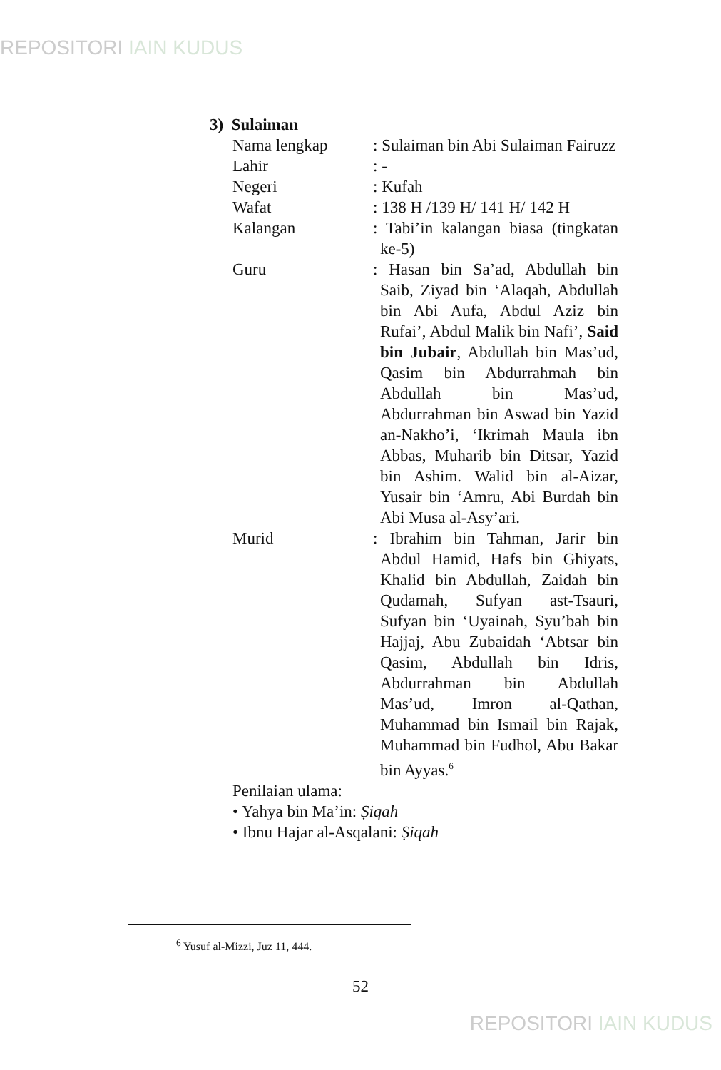REPOSITORI IAIN KUDUS
3) Sulaiman
Nama lengkap : Sulaiman bin Abi Sulaiman Fairuzz
Lahir : -
Negeri : Kufah
Wafat : 138 H /139 H/ 141 H/ 142 H
Kalangan : Tabi’in kalangan biasa (tingkatan ke-5)
Guru : Hasan bin Sa’ad, Abdullah bin Saib, Ziyad bin ‘Alaqah, Abdullah bin Abi Aufa, Abdul Aziz bin Rufai’, Abdul Malik bin Nafi’, Said bin Jubair, Abdullah bin Mas’ud, Qasim bin Abdurrahmah bin Abdullah bin Mas’ud, Abdurrahman bin Aswad bin Yazid an-Nakho’i, ‘Ikrimah Maula ibn Abbas, Muharib bin Ditsar, Yazid bin Ashim. Walid bin al-Aizar, Yusair bin ‘Amru, Abi Burdah bin Abi Musa al-Asy’ari.
Murid : Ibrahim bin Tahman, Jarir bin Abdul Hamid, Hafs bin Ghiyats, Khalid bin Abdullah, Zaidah bin Qudamah, Sufyan ast-Tsauri, Sufyan bin ‘Uyainah, Syu’bah bin Hajjaj, Abu Zubaidah ‘Abtsar bin Qasim, Abdullah bin Idris, Abdurrahman bin Abdullah Mas’ud, Imron al-Qathan, Muhammad bin Ismail bin Rajak, Muhammad bin Fudhol, Abu Bakar bin Ayyas.<sup>6</sup>
Penilaian ulama:
• Yahya bin Ma’in: Ṣiqah
• Ibnu Hajar al-Asqalani: Ṣiqah
<sup>6</sup> Yusuf al-Mizzi, Juz 11, 444.
52
REPOSITORI IAIN KUDUS